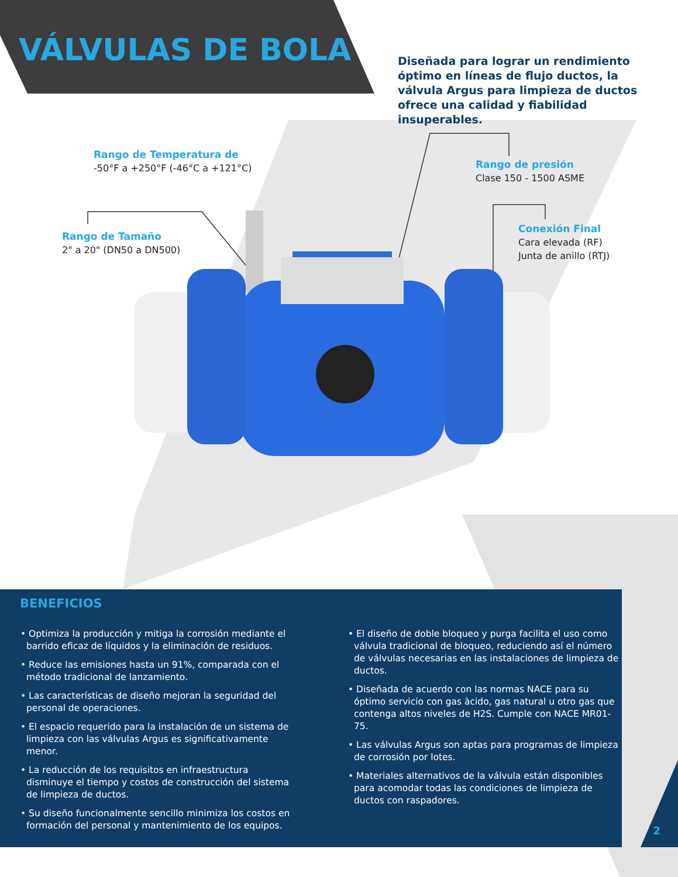VÁLVULAS DE BOLA
Diseñada para lograr un rendimiento óptimo en líneas de flujo ductos, la válvula Argus para limpieza de ductos ofrece una calidad y fiabilidad insuperables.
Rango de Temperatura de
-50°F a +250°F (-46°C a +121°C)
Rango de presión
Clase 150 - 1500 ASME
Rango de Tamaño
2" a 20" (DN50 a DN500)
Conexión Final
Cara elevada (RF)
Junta de anillo (RTJ)
BENEFICIOS
• Optimiza la producción y mitiga la corrosión mediante el barrido eficaz de líquidos y la eliminación de residuos.
• Reduce las emisiones hasta un 91%, comparada con el método tradicional de lanzamiento.
• Las características de diseño mejoran la seguridad del personal de operaciones.
• El espacio requerido para la instalación de un sistema de limpieza con las válvulas Argus es significativamente menor.
• La reducción de los requisitos en infraestructura disminuye el tiempo y costos de construcción del sistema de limpieza de ductos.
• Su diseño funcionalmente sencillo minimiza los costos en formación del personal y mantenimiento de los equipos.
• El diseño de doble bloqueo y purga facilita el uso como válvula tradicional de bloqueo, reduciendo así el número de válvulas necesarias en las instalaciones de limpieza de ductos.
• Diseñada de acuerdo con las normas NACE para su óptimo servicio con gas àcido, gas natural u otro gas que contenga altos niveles de H2S. Cumple con NACE MR01-75.
• Las válvulas Argus son aptas para programas de limpieza de corrosión por lotes.
• Materiales alternativos de la válvula están disponibles para acomodar todas las condiciones de limpieza de ductos con raspadores.
2